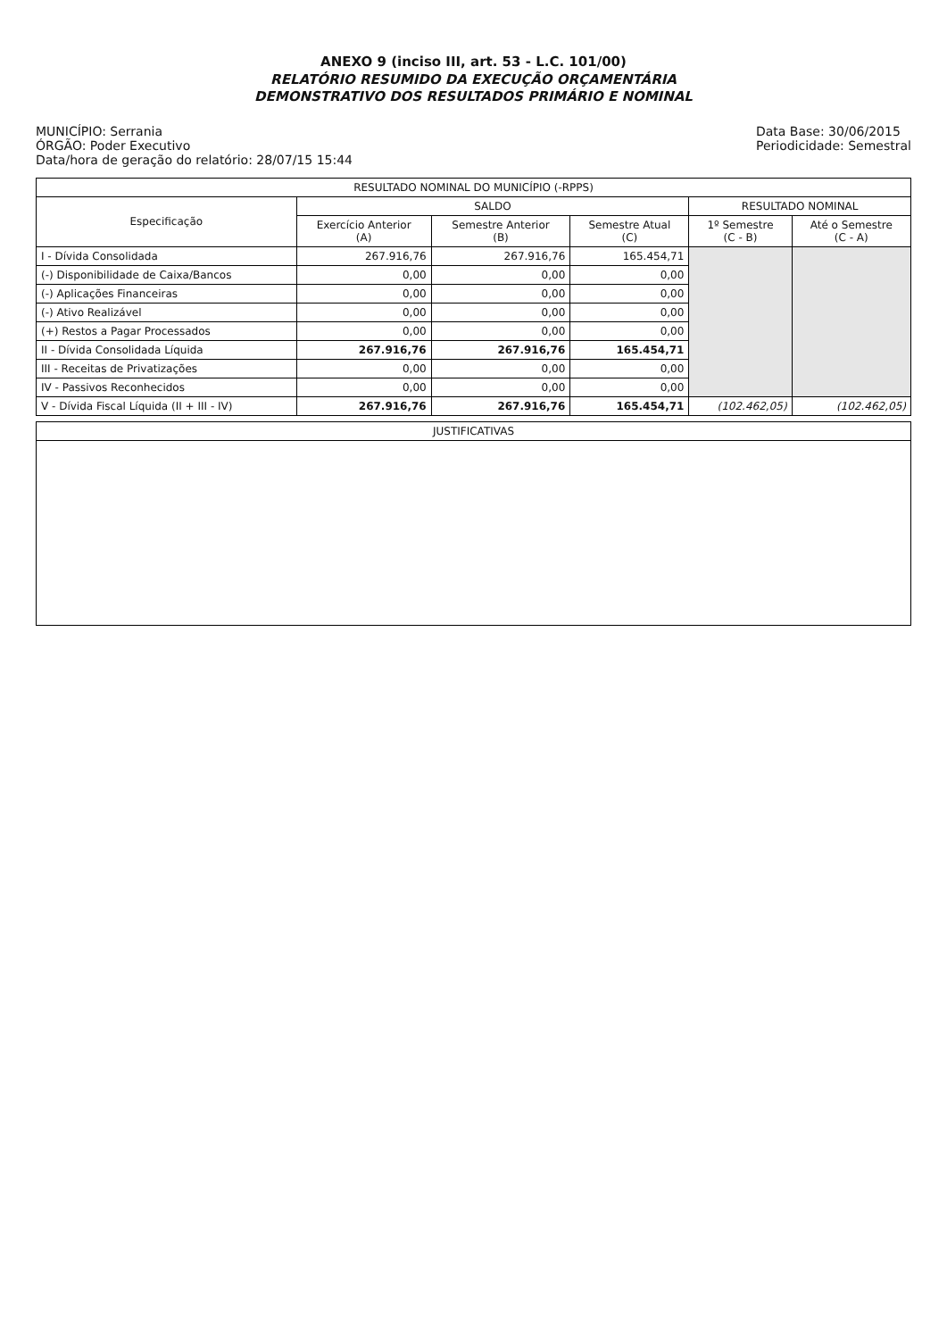ANEXO 9 (inciso III, art. 53 - L.C. 101/00)
RELATÓRIO RESUMIDO DA EXECUÇÃO ORÇAMENTÁRIA
DEMONSTRATIVO DOS RESULTADOS PRIMÁRIO E NOMINAL
MUNICÍPIO: Serrania
ÓRGÃO: Poder Executivo
Data/hora de geração do relatório: 28/07/15 15:44
Data Base: 30/06/2015
Periodicidade: Semestral
| RESULTADO NOMINAL DO MUNICÍPIO (-RPPS) | | | | | |
| --- | --- | --- | --- | --- | --- |
| Especificação | SALDO | | | RESULTADO NOMINAL | |
| | Exercício Anterior (A) | Semestre Anterior (B) | Semestre Atual (C) | 1º Semestre (C - B) | Até o Semestre (C - A) |
| I - Dívida Consolidada | 267.916,76 | 267.916,76 | 165.454,71 | | |
| (-) Disponibilidade de Caixa/Bancos | 0,00 | 0,00 | 0,00 | | |
| (-) Aplicações Financeiras | 0,00 | 0,00 | 0,00 | | |
| (-) Ativo Realizável | 0,00 | 0,00 | 0,00 | | |
| (+) Restos a Pagar Processados | 0,00 | 0,00 | 0,00 | | |
| II - Dívida Consolidada Líquida | 267.916,76 | 267.916,76 | 165.454,71 | | |
| III - Receitas de Privatizações | 0,00 | 0,00 | 0,00 | | |
| IV - Passivos Reconhecidos | 0,00 | 0,00 | 0,00 | | |
| V - Dívida Fiscal Líquida (II + III - IV) | 267.916,76 | 267.916,76 | 165.454,71 | (102.462,05) | (102.462,05) |
| JUSTIFICATIVAS |
| --- |